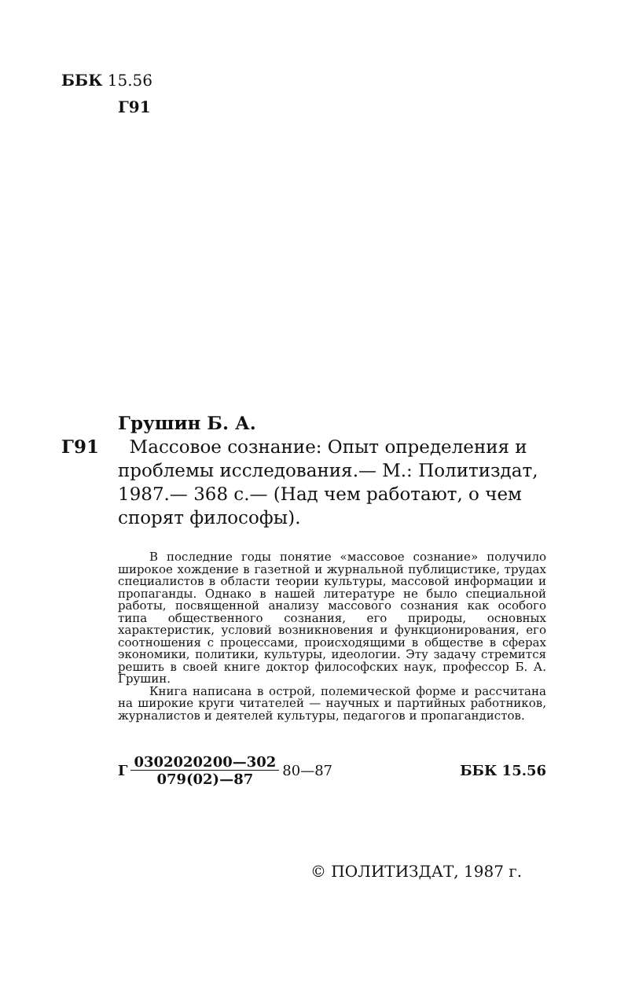ББК 15.56
Г91
Грушин Б. А.
Г91 Массовое сознание: Опыт определения и
проблемы исследования.— М.: Политиздат, 1987.— 368 с.— (Над чем работают, о чем спорят философы).
В последние годы понятие «массовое сознание» получило широкое хождение в газетной и журнальной публицистике, трудах специалистов в области теории культуры, массовой информации и пропаганды. Однако в нашей литературе не было специальной работы, посвященной анализу массового сознания как особого типа общественного сознания, его природы, основных характеристик, условий возникновения и функционирования, его соотношения с процессами, происходящими в обществе в сферах экономики, политики, культуры, идеологии. Эту задачу стремится решить в своей книге доктор философских наук, профессор Б. А. Грушин.
Книга написана в острой, полемической форме и рассчитана на широкие круги читателей — научных и партийных работников, журналистов и деятелей культуры, педагогов и пропагандистов.
Г 0302020200—302 079(02)—87 80—87 ББК 15.56
© ПОЛИТИЗДАТ, 1987 г.